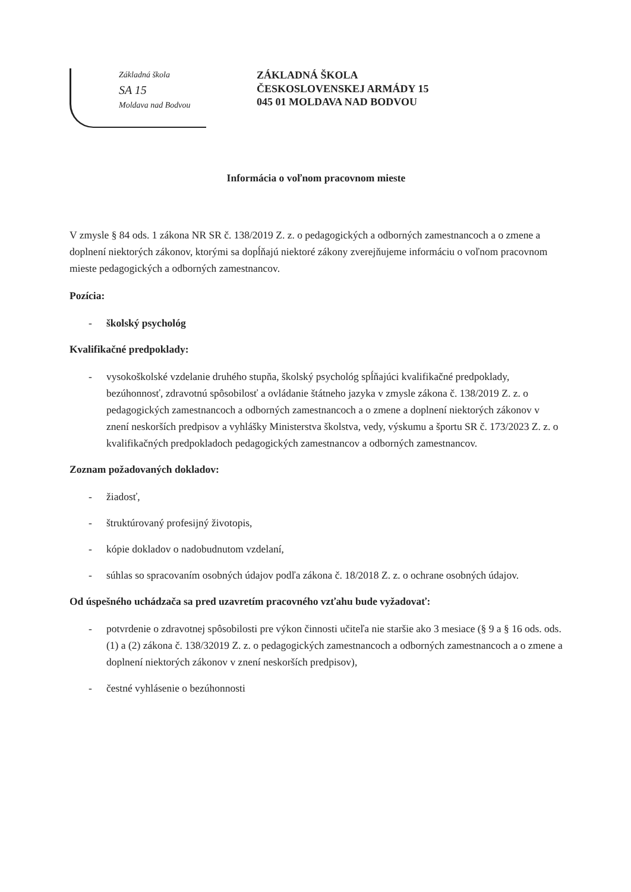Základná škola
SA 15
Moldava nad Bodvou
ZÁKLADNÁ ŠKOLA
ČESKOSLOVENSKEJ ARMÁDY 15
045 01 MOLDAVA NAD BODVOU
Informácia o voľnom pracovnom mieste
V zmysle § 84 ods. 1 zákona NR SR č. 138/2019 Z. z. o pedagogických a odborných zamestnancoch a o zmene a doplnení niektorých zákonov, ktorými sa dopĺňajú niektoré zákony zverejňujeme informáciu o voľnom pracovnom mieste pedagogických a odborných zamestnancov.
Pozícia:
- školský psychológ
Kvalifikačné predpoklady:
- vysokoškolské vzdelanie druhého stupňa, školský psychológ spĺňajúci kvalifikačné predpoklady, bezúhonnosť, zdravotnú spôsobilosť a ovládanie štátneho jazyka v zmysle zákona č. 138/2019 Z. z. o pedagogických zamestnancoch a odborných zamestnancoch a o zmene a doplnení niektorých zákonov v znení neskorších predpisov a vyhlášky Ministerstva školstva, vedy, výskumu a športu SR č. 173/2023 Z. z. o kvalifikačných predpokladoch pedagogických zamestnancov a odborných zamestnancov.
Zoznam požadovaných dokladov:
- žiadosť,
- štruktúrovaný profesijný životopis,
- kópie dokladov o nadobudnutom vzdelaní,
- súhlas so spracovaním osobných údajov podľa zákona č. 18/2018 Z. z. o ochrane osobných údajov.
Od úspešného uchádzača sa pred uzavretím pracovného vzťahu bude vyžadovať:
- potvrdenie o zdravotnej spôsobilosti pre výkon činnosti učiteľa nie staršie ako 3 mesiace (§ 9 a § 16 ods. ods. (1) a (2) zákona č. 138/32019 Z. z. o pedagogických zamestnancoch a odborných zamestnancoch a o zmene a doplnení niektorých zákonov v znení neskorších predpisov),
- čestné vyhlásenie o bezúhonnosti